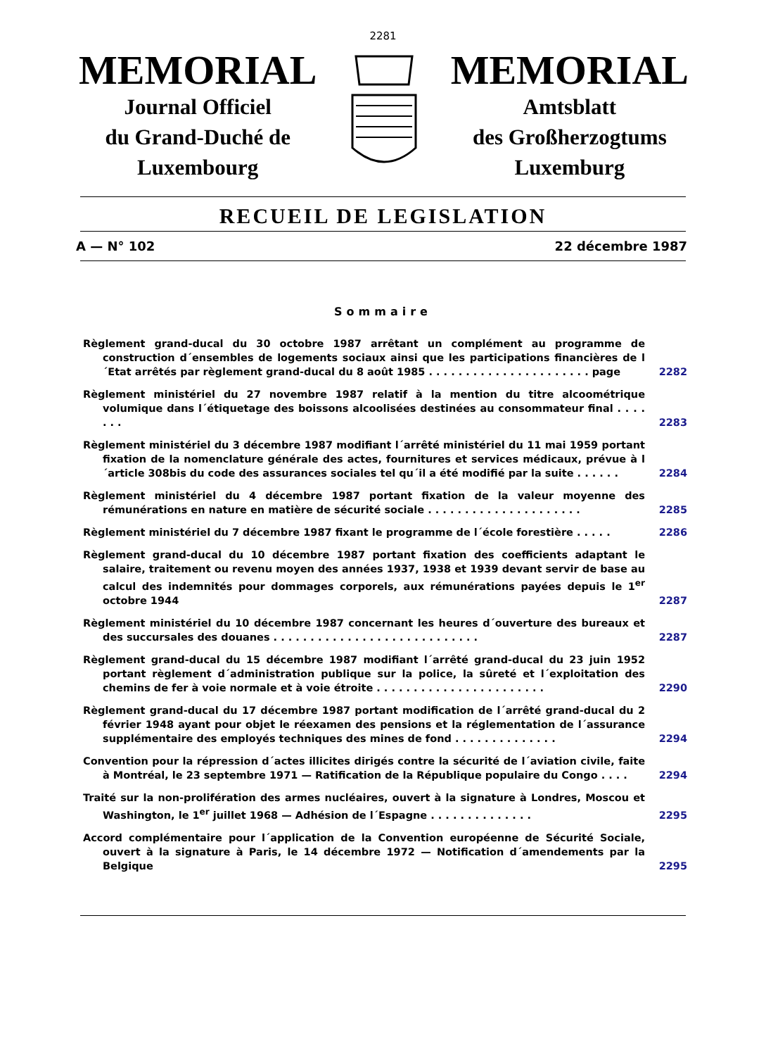2281
MEMORIAL
Journal Officiel
du Grand-Duché de
Luxembourg
MEMORIAL
Amtsblatt
des Großherzogtums
Luxemburg
RECUEIL DE LEGISLATION
A — N° 102 22 décembre 1987
Sommaire
Règlement grand-ducal du 30 octobre 1987 arrêtant un complément au programme de construction d´ensembles de logements sociaux ainsi que les participations financières de l´Etat arrêtés par règlement grand-ducal du 8 août 1985 . . . . . . . . . . . . . . . . . . . . . . page
2282
Règlement ministériel du 27 novembre 1987 relatif à la mention du titre alcoométrique volumique dans l´étiquetage des boissons alcoolisées destinées au consommateur final . . . . . . .
2283
Règlement ministériel du 3 décembre 1987 modifiant l´arrêté ministériel du 11 mai 1959 portant fixation de la nomenclature générale des actes, fournitures et services médicaux, prévue à l´article 308bis du code des assurances sociales tel qu´il a été modifié par la suite . . . . . .
2284
Règlement ministériel du 4 décembre 1987 portant fixation de la valeur moyenne des rémunérations en nature en matière de sécurité sociale . . . . . . . . . . . . . . . . . . . . .
2285
Règlement ministériel du 7 décembre 1987 fixant le programme de l´école forestière . . . . .
2286
Règlement grand-ducal du 10 décembre 1987 portant fixation des coefficients adaptant le salaire, traitement ou revenu moyen des années 1937, 1938 et 1939 devant servir de base au calcul des indemnités pour dommages corporels, aux rémunérations payées depuis le 1<sup>er</sup> octobre 1944
2287
Règlement ministériel du 10 décembre 1987 concernant les heures d´ouverture des bureaux et des succursales des douanes . . . . . . . . . . . . . . . . . . . . . . . . . . . .
2287
Règlement grand-ducal du 15 décembre 1987 modifiant l´arrêté grand-ducal du 23 juin 1952 portant règlement d´administration publique sur la police, la sûreté et l´exploitation des chemins de fer à voie normale et à voie étroite . . . . . . . . . . . . . . . . . . . . . . .
2290
Règlement grand-ducal du 17 décembre 1987 portant modification de l´arrêté grand-ducal du 2 février 1948 ayant pour objet le réexamen des pensions et la réglementation de l´assurance supplémentaire des employés techniques des mines de fond . . . . . . . . . . . . . .
2294
Convention pour la répression d´actes illicites dirigés contre la sécurité de l´aviation civile, faite à Montréal, le 23 septembre 1971 — Ratification de la République populaire du Congo . . . .
2294
Traité sur la non-prolifération des armes nucléaires, ouvert à la signature à Londres, Moscou et Washington, le 1<sup>er</sup> juillet 1968 — Adhésion de l´Espagne . . . . . . . . . . . . . .
2295
Accord complémentaire pour l´application de la Convention européenne de Sécurité Sociale, ouvert à la signature à Paris, le 14 décembre 1972 — Notification d´amendements par la Belgique
2295